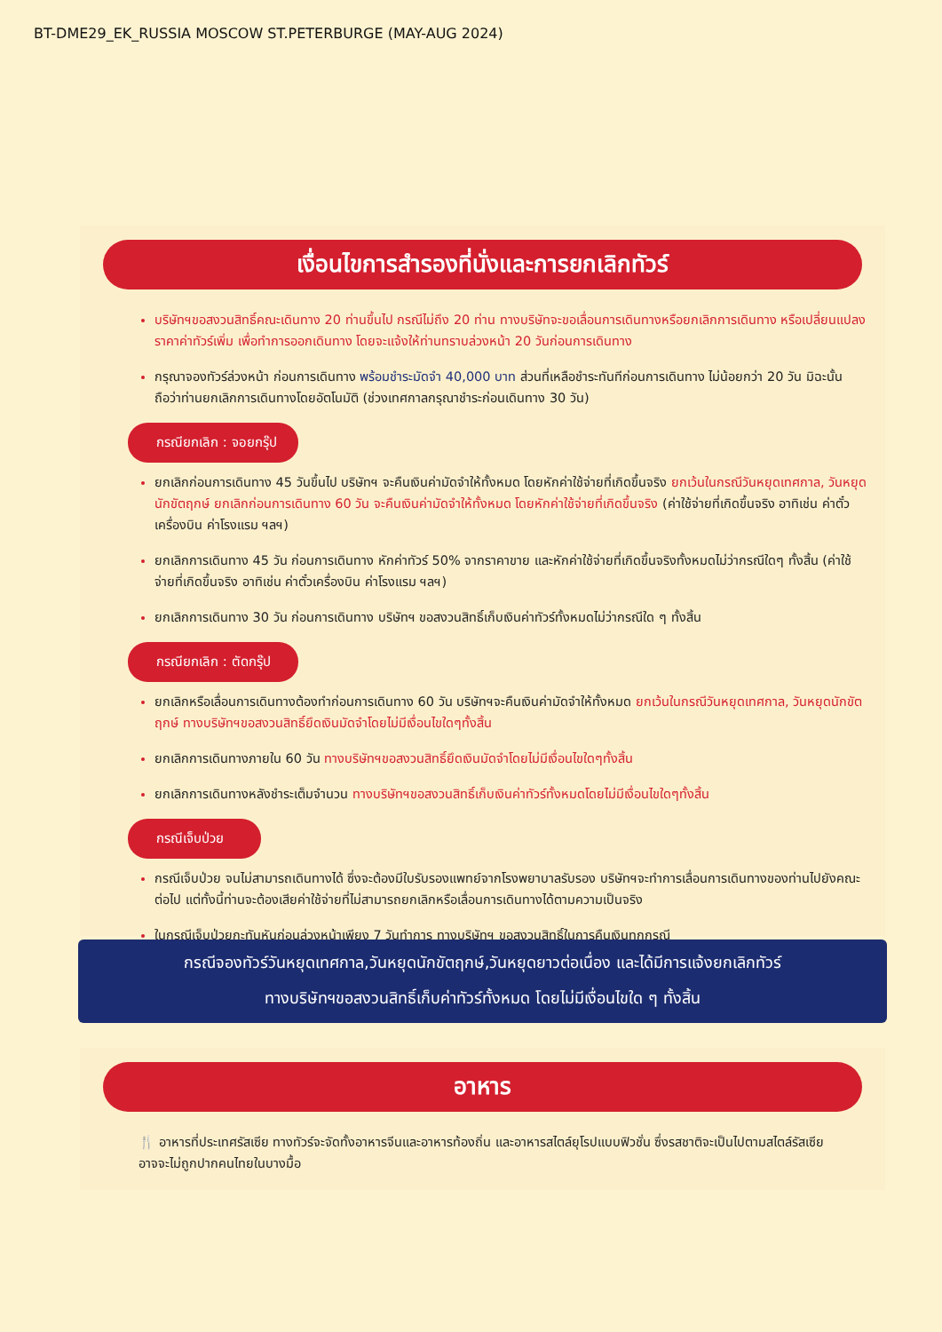BT-DME29_EK_RUSSIA MOSCOW ST.PETERBURGE (MAY-AUG 2024)
เงื่อนไขการสำรองที่นั่งและการยกเลิกทัวร์
บริษัทฯขอสงวนสิทธิ์คณะเดินทาง 20 ท่านขึ้นไป กรณีไม่ถึง 20 ท่าน ทางบริษัทจะขอเลื่อนการเดินทางหรือยกเลิกการเดินทาง หรือเปลี่ยนแปลงราคาค่าทัวร์เพิ่ม เพื่อทำการออกเดินทาง โดยจะแจ้งให้ท่านทราบล่วงหน้า 20 วันก่อนการเดินทาง
กรุณาจองทัวร์ล่วงหน้า ก่อนการเดินทาง พร้อมชำระมัดจำ 40,000 บาท ส่วนที่เหลือชำระทันทีก่อนการเดินทาง ไม่น้อยกว่า 20 วัน มิฉะนั้นถือว่าท่านยกเลิกการเดินทางโดยอัตโนมัติ (ช่วงเทศกาลกรุณาชำระก่อนเดินทาง 30 วัน)
กรณียกเลิก : จอยกรุ๊ป
ยกเลิกก่อนการเดินทาง 45 วันขึ้นไป บริษัทฯ จะคืนเงินค่ามัดจำให้ทั้งหมด โดยหักค่าใช้จ่ายที่เกิดขึ้นจริง ยกเว้นในกรณีวันหยุดเทศกาล, วันหยุดนักขัตฤกษ์ ยกเลิกก่อนการเดินทาง 60 วัน จะคืนเงินค่ามัดจำให้ทั้งหมด โดยหักค่าใช้จ่ายที่เกิดขึ้นจริง (ค่าใช้จ่ายที่เกิดขึ้นจริง อาทิเช่น ค่าตั๋วเครื่องบิน ค่าโรงแรม ฯลฯ)
ยกเลิกการเดินทาง 45 วัน ก่อนการเดินทาง หักค่าทัวร์ 50% จากราคาขาย และหักค่าใช้จ่ายที่เกิดขึ้นจริงทั้งหมดไม่ว่ากรณีใดๆ ทั้งสิ้น (ค่าใช้จ่ายที่เกิดขึ้นจริง อาทิเช่น ค่าตั๋วเครื่องบิน ค่าโรงแรม ฯลฯ)
ยกเลิกการเดินทาง 30 วัน ก่อนการเดินทาง บริษัทฯ ขอสงวนสิทธิ์เก็บเงินค่าทัวร์ทั้งหมดไม่ว่ากรณีใด ๆ ทั้งสิ้น
กรณียกเลิก : ตัดกรุ๊ป
ยกเลิกหรือเลื่อนการเดินทางต้องทำก่อนการเดินทาง 60 วัน บริษัทฯจะคืนเงินค่ามัดจำให้ทั้งหมด ยกเว้นในกรณีวันหยุดเทศกาล, วันหยุดนักขัตฤกษ์ ทางบริษัทฯขอสงวนสิทธิ์ยึดเงินมัดจำโดยไม่มีเงื่อนไขใดๆทั้งสิ้น
ยกเลิกการเดินทางภายใน 60 วัน ทางบริษัทฯขอสงวนสิทธิ์ยึดเงินมัดจำโดยไม่มีเงื่อนไขใดๆทั้งสิ้น
ยกเลิกการเดินทางหลังชำระเต็มจำนวน ทางบริษัทฯขอสงวนสิทธิ์เก็บเงินค่าทัวร์ทั้งหมดโดยไม่มีเงื่อนไขใดๆทั้งสิ้น
กรณีเจ็บป่วย
กรณีเจ็บป่วย จนไม่สามารถเดินทางได้ ซึ่งจะต้องมีใบรับรองแพทย์จากโรงพยาบาลรับรอง บริษัทฯจะทำการเลื่อนการเดินทางของท่านไปยังคณะต่อไป แต่ทั้งนี้ท่านจะต้องเสียค่าใช้จ่ายที่ไม่สามารถยกเลิกหรือเลื่อนการเดินทางได้ตามความเป็นจริง
ในกรณีเจ็บป่วยกะทันหันก่อนล่วงหน้าเพียง 7 วันทำการ ทางบริษัทฯ ขอสงวนสิทธิ์ในการคืนเงินทุกกรณี
กรณีจองทัวร์วันหยุดเทศกาล,วันหยุดนักขัตฤกษ์,วันหยุดยาวต่อเนื่อง และได้มีการแจ้งยกเลิกทัวร์
ทางบริษัทฯขอสงวนสิทธิ์เก็บค่าทัวร์ทั้งหมด โดยไม่มีเงื่อนไขใด ๆ ทั้งสิ้น
อาหาร
🍴 อาหารที่ประเทศรัสเซีย ทางทัวร์จะจัดทั้งอาหารจีนและอาหารท้องถิ่น และอาหารสไตล์ยุโรปแบบฟิวชั่น ซึ่งรสชาติจะเป็นไปตามสไตล์รัสเซีย อาจจะไม่ถูกปากคนไทยในบางมื้อ